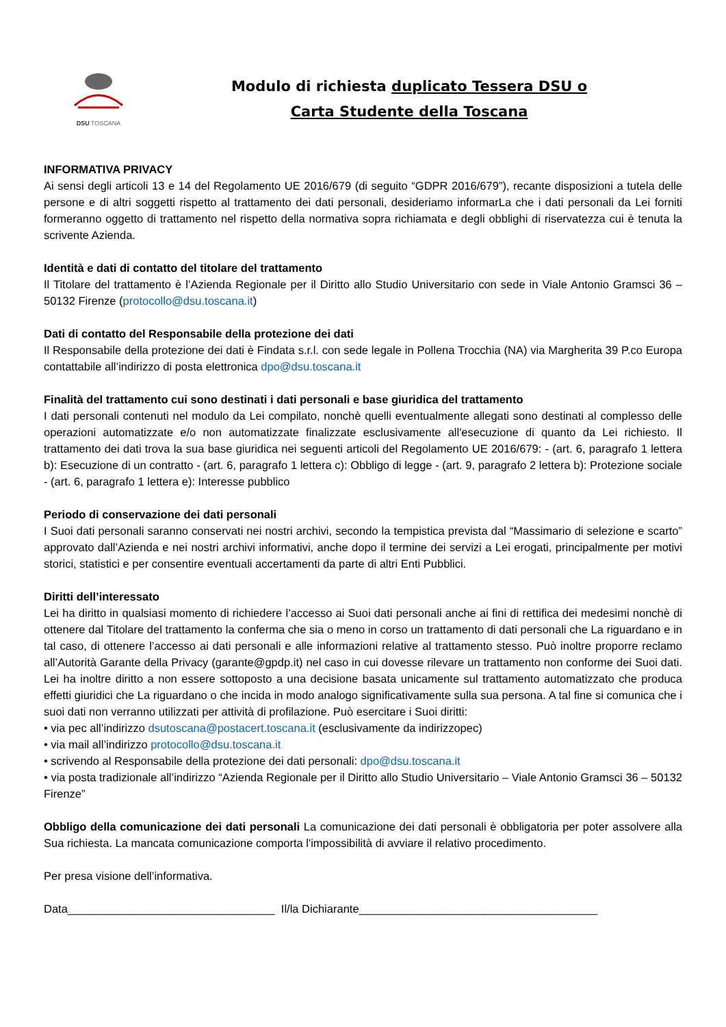DSU TOSCANA
Modulo di richiesta duplicato Tessera DSU o
Carta Studente della Toscana
INFORMATIVA PRIVACY
Ai sensi degli articoli 13 e 14 del Regolamento UE 2016/679 (di seguito “GDPR 2016/679”), recante disposizioni a tutela delle persone e di altri soggetti rispetto al trattamento dei dati personali, desideriamo informarLa che i dati personali da Lei forniti formeranno oggetto di trattamento nel rispetto della normativa sopra richiamata e degli obblighi di riservatezza cui è tenuta la scrivente Azienda.
Identità e dati di contatto del titolare del trattamento
Il Titolare del trattamento è l’Azienda Regionale per il Diritto allo Studio Universitario con sede in Viale Antonio Gramsci 36 – 50132 Firenze (protocollo@dsu.toscana.it)
Dati di contatto del Responsabile della protezione dei dati
Il Responsabile della protezione dei dati è Findata s.r.l. con sede legale in Pollena Trocchia (NA) via Margherita 39 P.co Europa contattabile all’indirizzo di posta elettronica dpo@dsu.toscana.it
Finalità del trattamento cui sono destinati i dati personali e base giuridica del trattamento
I dati personali contenuti nel modulo da Lei compilato, nonchè quelli eventualmente allegati sono destinati al complesso delle operazioni automatizzate e/o non automatizzate finalizzate esclusivamente all'esecuzione di quanto da Lei richiesto. Il trattamento dei dati trova la sua base giuridica nei seguenti articoli del Regolamento UE 2016/679: - (art. 6, paragrafo 1 lettera b): Esecuzione di un contratto - (art. 6, paragrafo 1 lettera c): Obbligo di legge - (art. 9, paragrafo 2 lettera b): Protezione sociale - (art. 6, paragrafo 1 lettera e): Interesse pubblico
Periodo di conservazione dei dati personali
I Suoi dati personali saranno conservati nei nostri archivi, secondo la tempistica prevista dal “Massimario di selezione e scarto” approvato dall’Azienda e nei nostri archivi informativi, anche dopo il termine dei servizi a Lei erogati, principalmente per motivi storici, statistici e per consentire eventuali accertamenti da parte di altri Enti Pubblici.
Diritti dell’interessato
Lei ha diritto in qualsiasi momento di richiedere l’accesso ai Suoi dati personali anche ai fini di rettifica dei medesimi nonchè di ottenere dal Titolare del trattamento la conferma che sia o meno in corso un trattamento di dati personali che La riguardano e in tal caso, di ottenere l’accesso ai dati personali e alle informazioni relative al trattamento stesso. Può inoltre proporre reclamo all’Autorità Garante della Privacy (garante@gpdp.it) nel caso in cui dovesse rilevare un trattamento non conforme dei Suoi dati. Lei ha inoltre diritto a non essere sottoposto a una decisione basata unicamente sul trattamento automatizzato che produca effetti giuridici che La riguardano o che incida in modo analogo significativamente sulla sua persona. A tal fine si comunica che i suoi dati non verranno utilizzati per attività di profilazione. Può esercitare i Suoi diritti:
• via pec all’indirizzo dsutoscana@postacert.toscana.it (esclusivamente da indirizzopec)
• via mail all’indirizzo protocollo@dsu.toscana.it
• scrivendo al Responsabile della protezione dei dati personali: dpo@dsu.toscana.it
• via posta tradizionale all’indirizzo “Azienda Regionale per il Diritto allo Studio Universitario – Viale Antonio Gramsci 36 – 50132 Firenze”
Obbligo della comunicazione dei dati personali La comunicazione dei dati personali è obbligatoria per poter assolvere alla Sua richiesta. La mancata comunicazione comporta l'impossibilità di avviare il relativo procedimento.
Per presa visione dell’informativa.
Data_________________________________ Il/la Dichiarante______________________________________